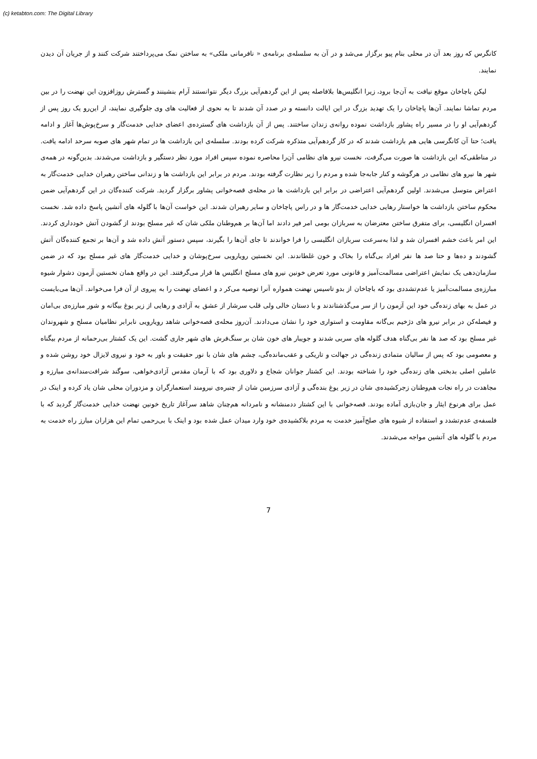(c) ketabton.com: The Digital Library
کانگرس که روز بعد آن در محلی بنام پیو برگزار می‌شد و در آن به سلسله‌ی برنامه‌ی « نافرمانی ملکی» به ساختن نمک می‌پرداختند شرکت کنند و از جریان آن دیدن نمایند.
لیکن باچاخان موقع نیافت به آن‌جا برود، زیرا انگلیس‌ها بلافاصله پس از این گردهم‌آیی بزرگ دیگر نتوانستند آرام بنشینند و گسترش روزافزون این نهضت را در بین مردم تماشا نمایند. آن‌ها پاچاخان را یک تهدید بزرگ در این ایالت دانسته و در صدد آن شدند تا به نحوی از فعالیت های وی جلوگیری نمایند، از این‌رو یک روز پس از گردهم‌آیی او را در مسیر راه پشاور بازداشت نموده روانه‌ی زندان ساختند. پس از آن بازداشت های گسترده‌ی اعضای خدایی خدمت‌گار و سرخ‌پوش‌ها آغاز و ادامه یافت؛ حتا آن کانگرسی هایی هم بازداشت شدند که در کار گردهم‌آیی متذکره شرکت کرده بودند. سلسله‌ی این بازداشت ها در تمام شهر های صوبه سرحد ادامه یافت. در مناطقی‌که این بازداشت ها صورت می‌گرفت، نخست نیرو های نظامی آن‌را محاصره نموده سپس افراد مورد نظر دستگیر و بازداشت می‌شدند. بدین‌گونه در همه‌ی شهر ها نیرو های نظامی در هرگوشه و کنار جابه‌جا شده و مردم را زیر نظارت گرفته بودند. مردم در برابر این بازداشت ها و زندانی ساختن رهبران خدایی خدمت‌گار به اعتراض متوسل می‌شدند. اولین گردهم‌آیی اعتراضی در برابر این بازداشت ها در محله‌ی قصه‌خوانی پشاور برگزار گردید. شرکت کننده‌گان در این گردهم‌آیی ضمن محکوم ساختن بازداشت ها خواستار رهایی خدایی خدمت‌گار ها و در راس پاچاخان و سایر رهبران شدند. این خواست آن‌ها با گلوله های آتشین پاسخ داده شد. نخست افسران انگلیسی، برای متفرق ساختن معترضان به سربازان بومی امر فیر دادند اما آن‌ها بر هم‌وطنان ملکی شان که غیر مسلح بودند از گشودن آتش خودداری کردند. این امر باعث خشم افسران شد و لذا به‌سرعت سربازان انگلیسی را فرا خواندند تا جای آن‌ها را بگیرند، سپس دستور آتش داده شد و آن‌ها بر تجمع کننده‌گان آتش گشودند و ده‌ها و حتا صد ها نفر افراد بی‌گناه را بخاک و خون غلطاندند. این نخستین رویارویی سرخ‌پوشان و خدایی خدمت‌گار های غیر مسلح بود که در ضمن سازمان‌دهی یک نمایش اعتراضی مسالمت‌آمیز و قانونی مورد تعرض خونین نیرو های مسلح انگلیس ها قرار می‌گرفتند. این در واقع همان نخستین آزمون دشوار شیوه مبارزه‌ی مسالمت‌آمیز یا عدم‌تشددی بود که باچاخان از بدو تاسیس نهضت همواره آنرا توصیه می‌کر د و اعضای نهضت را به پیروی از آن فرا می‌خواند. آن‌ها می‌بایست در عمل به بهای زنده‌گی خود این آزمون را از سر می‌گذشتاندند و با دستان خالی ولی قلب سرشار از عشق به آزادی و رهایی از زیر یوغ بیگانه و شور مبارزه‌ی بی‌امان و فیصله‌کن در برابر نیرو های دژخیم بی‌گانه مقاومت و استواری خود را نشان می‌دادند. آن‌روز محله‌ی قصه‌خوانی شاهد رویارویی نابرابر نظامیان مسلح و شهروندان غیر مسلح بود که صد ها نفر بی‌گناه هدف گلوله های سربی شدند و جویبار های خون شان بر سنگ‌فرش های شهر جاری گشت. این یک کشتار بی‌رحمانه از مردم بیگناه و معصومی بود که پس از سالیان متمادی زنده‌گی در جهالت و تاریکی و عقب‌مانده‌گی، چشم های شان با نور حقیقت و باور به خود و نیروی لایزال خود روشن شده و عاملین اصلی بدبختی های زنده‌گی خود را شناخته بودند. این کشتار جوانان شجاع و دلاوری بود که با آرمان مقدس آزادی‌خواهی، سوگند شرافت‌مندانه‌ی مبارزه و مجاهدت در راه نجات هم‌وطنان زجرکشیده‌ی شان در زیر یوغ بنده‌گی و آزادی سرزمین شان از چنبره‌ی نیرومند استعمارگران و مزدوران محلی شان یاد کرده و اینک در عمل برای هرنوع ایثار و جان‌بازی آماده بودند. قصه‌خوانی با این کشتار ددمنشانه و نامردانه هم‌چنان شاهد سرآغاز تاریخ خونین نهضت خدایی خدمت‌گار گردید که با فلسفه‌ی عدم‌تشدد و استفاده از شیوه های صلح‌آمیز خدمت به مردم بلاکشیده‌ی خود وارد میدان عمل شده بود و اینک با بی‌رحمی تمام این هزاران مبارز راه خدمت به مردم با گلوله های آتشین مواجه می‌شدند.
7